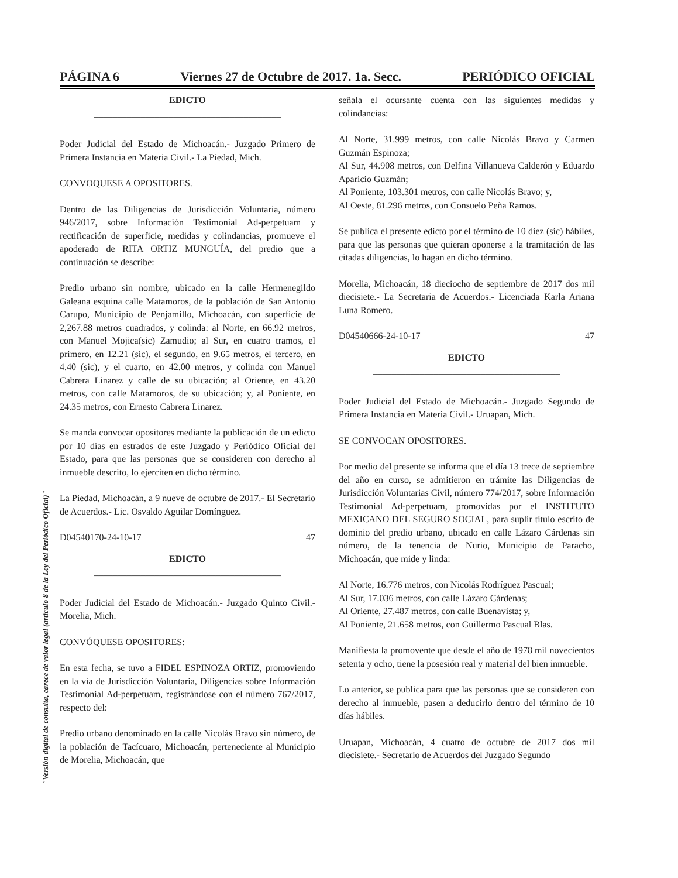PÁGINA 6 Viernes 27 de Octubre de 2017. 1a. Secc. PERIÓDICO OFICIAL
EDICTO
________________________________________
Poder Judicial del Estado de Michoacán.- Juzgado Primero de Primera Instancia en Materia Civil.- La Piedad, Mich.
CONVOQUESE A OPOSITORES.
Dentro de las Diligencias de Jurisdicción Voluntaria, número 946/2017, sobre Información Testimonial Ad-perpetuam y rectificación de superficie, medidas y colindancias, promueve el apoderado de RITA ORTIZ MUNGUÍA, del predio que a continuación se describe:
Predio urbano sin nombre, ubicado en la calle Hermenegildo Galeana esquina calle Matamoros, de la población de San Antonio Carupo, Municipio de Penjamillo, Michoacán, con superficie de 2,267.88 metros cuadrados, y colinda: al Norte, en 66.92 metros, con Manuel Mojica(sic) Zamudio; al Sur, en cuatro tramos, el primero, en 12.21 (sic), el segundo, en 9.65 metros, el tercero, en 4.40 (sic), y el cuarto, en 42.00 metros, y colinda con Manuel Cabrera Linarez y calle de su ubicación; al Oriente, en 43.20 metros, con calle Matamoros, de su ubicación; y, al Poniente, en 24.35 metros, con Ernesto Cabrera Linarez.
Se manda convocar opositores mediante la publicación de un edicto por 10 días en estrados de este Juzgado y Periódico Oficial del Estado, para que las personas que se consideren con derecho al inmueble descrito, lo ejerciten en dicho término.
La Piedad, Michoacán, a 9 nueve de octubre de 2017.- El Secretario de Acuerdos.- Lic. Osvaldo Aguilar Domínguez.
D04540170-24-10-17 47
EDICTO
________________________________________
Poder Judicial del Estado de Michoacán.- Juzgado Quinto Civil.- Morelia, Mich.
CONVÓQUESE OPOSITORES:
En esta fecha, se tuvo a FIDEL ESPINOZA ORTIZ, promoviendo en la vía de Jurisdicción Voluntaria, Diligencias sobre Información Testimonial Ad-perpetuam, registrándose con el número 767/2017, respecto del:
Predio urbano denominado en la calle Nicolás Bravo sin número, de la población de Tacícuaro, Michoacán, perteneciente al Municipio de Morelia, Michoacán, que
señala el ocursante cuenta con las siguientes medidas y colindancias:
Al Norte, 31.999 metros, con calle Nicolás Bravo y Carmen Guzmán Espinoza;
Al Sur, 44.908 metros, con Delfina Villanueva Calderón y Eduardo Aparicio Guzmán;
Al Poniente, 103.301 metros, con calle Nicolás Bravo; y,
Al Oeste, 81.296 metros, con Consuelo Peña Ramos.
Se publica el presente edicto por el término de 10 diez (sic) hábiles, para que las personas que quieran oponerse a la tramitación de las citadas diligencias, lo hagan en dicho término.
Morelia, Michoacán, 18 dieciocho de septiembre de 2017 dos mil diecisiete.- La Secretaria de Acuerdos.- Licenciada Karla Ariana Luna Romero.
D04540666-24-10-17 47
EDICTO
________________________________________
Poder Judicial del Estado de Michoacán.- Juzgado Segundo de Primera Instancia en Materia Civil.- Uruapan, Mich.
SE CONVOCAN OPOSITORES.
Por medio del presente se informa que el día 13 trece de septiembre del año en curso, se admitieron en trámite las Diligencias de Jurisdicción Voluntarias Civil, número 774/2017, sobre Información Testimonial Ad-perpetuam, promovidas por el INSTITUTO MEXICANO DEL SEGURO SOCIAL, para suplir título escrito de dominio del predio urbano, ubicado en calle Lázaro Cárdenas sin número, de la tenencia de Nurio, Municipio de Paracho, Michoacán, que mide y linda:
Al Norte, 16.776 metros, con Nicolás Rodríguez Pascual;
Al Sur, 17.036 metros, con calle Lázaro Cárdenas;
Al Oriente, 27.487 metros, con calle Buenavista; y,
Al Poniente, 21.658 metros, con Guillermo Pascual Blas.
Manifiesta la promovente que desde el año de 1978 mil novecientos setenta y ocho, tiene la posesión real y material del bien inmueble.
Lo anterior, se publica para que las personas que se consideren con derecho al inmueble, pasen a deducirlo dentro del término de 10 días hábiles.
Uruapan, Michoacán, 4 cuatro de octubre de 2017 dos mil diecisiete.- Secretario de Acuerdos del Juzgado Segundo
"Versión digital de consulta, carece de valor legal (artículo 8 de la Ley del Periódico Oficial)"